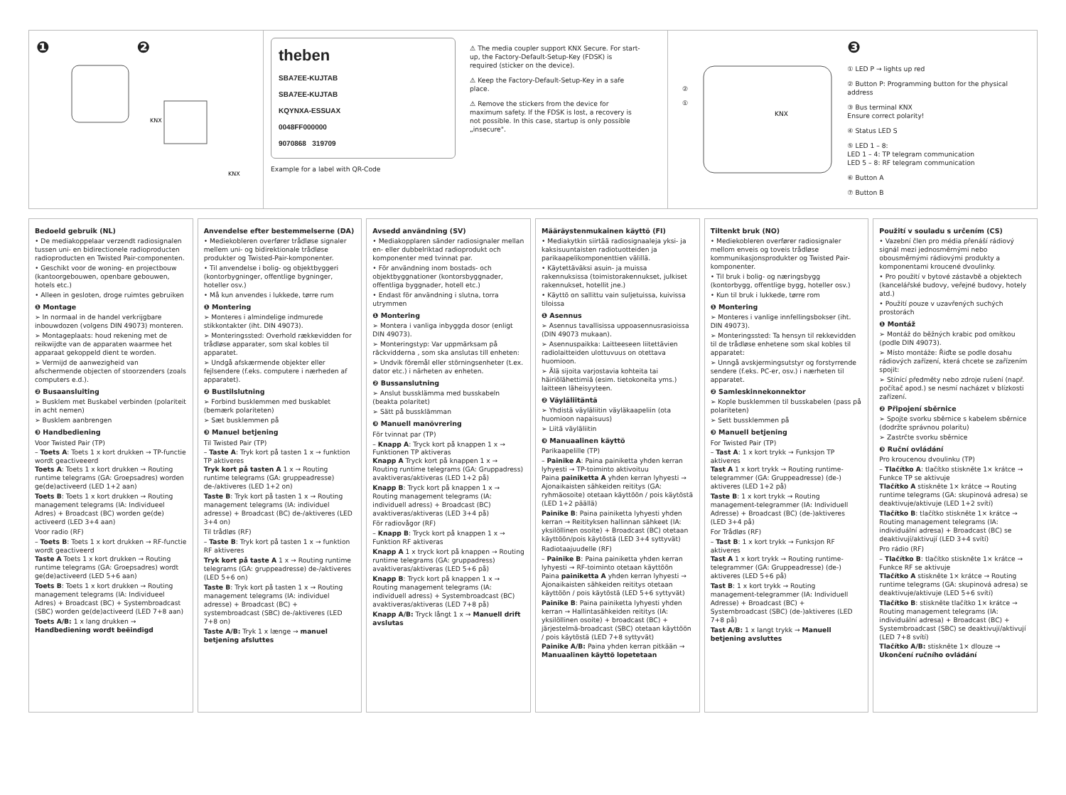❶ ❷
KNX
KNX
theben
SBA7EE-KUJTAB
SBA7EE-KUJTAB
KQYNXA-ESSUAX
0048FF000000
9070868 319709
Example for a label with QR-Code
⚠ The media coupler support KNX Secure. For start-up, the Factory-Default-Setup-Key (FDSK) is required (sticker on the device).
⚠ Keep the Factory-Default-Setup-Key in a safe place.
⚠ Remove the stickers from the device for maximum safety. If the FDSK is lost, a recovery is not possible. In this case, startup is only possible „insecure".
②
①
KNX
❸
① LED P → lights up red
② Button P: Programming button for the physical address
③ Bus terminal KNX
Ensure correct polarity!
④ Status LED S
⑤ LED 1 – 8:
LED 1 – 4: TP telegram communication
LED 5 – 8: RF telegram communication
⑥ Button A
⑦ Button B
Bedoeld gebruik (NL)
• De mediakoppelaar verzendt radiosignalen tussen uni- en bidirectionele radioproducten radioproducten en Twisted Pair-componenten.
• Geschikt voor de woning- en projectbouw (kantoorgebouwen, openbare gebouwen, hotels etc.)
• Alleen in gesloten, droge ruimtes gebruiken
❶ Montage
➢ In normaal in de handel verkrijgbare inbouwdozen (volgens DIN 49073) monteren.
➢ Montageplaats: houd rekening met de reikwijdte van de apparaten waarmee het apparaat gekoppeld dient te worden.
➢ Vermijd de aanwezigheid van afschermende objecten of stoorzenders (zoals computers e.d.).
❷ Busaansluiting
➢ Busklem met Buskabel verbinden (polariteit in acht nemen)
➢ Busklem aanbrengen
❸ Handbediening
Voor Twisted Pair (TP)
– Toets A: Toets 1 x kort drukken → TP-functie wordt geactiveeerd
Toets A: Toets 1 x kort drukken → Routing runtime telegrams (GA: Groepsadres) worden ge(de)activeerd (LED 1+2 aan)
Toets B: Toets 1 x kort drukken → Routing management telegrams (IA: Individueel Adres) + Broadcast (BC) worden ge(de) activeerd (LED 3+4 aan)
Voor radio (RF)
– Toets B: Toets 1 x kort drukken → RF-functie wordt geactiveerd
Taste A Toets 1 x kort drukken → Routing runtime telegrams (GA: Groepsadres) wordt ge(de)activeerd (LED 5+6 aan)
Toets B: Toets 1 x kort drukken → Routing management telegrams (IA: Individueel Adres) + Broadcast (BC) + Systembroadcast (SBC) worden ge(de)activeerd (LED 7+8 aan)
Toets A/B: 1 x lang drukken → Handbediening wordt beëindigd
Anvendelse efter bestemmelserne (DA)
• Mediekobleren overfører trådløse signaler mellem uni- og bidirektionale trådløse produkter og Twisted-Pair-komponenter.
• Til anvendelse i bolig- og objektbyggeri (kontorbygninger, offentlige bygninger, hoteller osv.)
• Må kun anvendes i lukkede, tørre rum
❶ Montering
➢ Monteres i almindelige indmurede stikkontakter (iht. DIN 49073).
➢ Monteringssted: Overhold rækkevidden for trådløse apparater, som skal kobles til apparatet.
➢ Undgå afskærmende objekter eller fejlsendere (f.eks. computere i nærheden af apparatet).
❷ Bustilslutning
➢ Forbind busklemmen med buskablet (bemærk polariteten)
➢ Sæt busklemmen på
❸ Manuel betjening
Til Twisted Pair (TP)
– Taste A: Tryk kort på tasten 1 x → funktion TP aktiveres
Tryk kort på tasten A 1 x → Routing runtime telegrams (GA: gruppeadresse) de-/aktiveres (LED 1+2 on)
Taste B: Tryk kort på tasten 1 x → Routing management telegrams (IA: individuel adresse) + Broadcast (BC) de-/aktiveres (LED 3+4 on)
Til trådløs (RF)
– Taste B: Tryk kort på tasten 1 x → funktion RF aktiveres
Tryk kort på taste A 1 x → Routing runtime telegrams (GA: gruppeadresse) de-/aktiveres (LED 5+6 on)
Taste B: Tryk kort på tasten 1 x → Routing management telegrams (IA: individuel adresse) + Broadcast (BC) + systembroadcast (SBC) de-/aktiveres (LED 7+8 on)
Taste A/B: Tryk 1 x længe → manuel betjening afsluttes
Avsedd användning (SV)
• Mediakopplaren sänder radiosignaler mellan en- eller dubbelriktad radioprodukt och komponenter med tvinnat par.
• För användning inom bostads- och objektbyggnationer (kontorsbyggnader, offentliga byggnader, hotell etc.)
• Endast för användning i slutna, torra utrymmen
❶ Montering
➢ Montera i vanliga inbyggda dosor (enligt DIN 49073).
➢ Monteringstyp: Var uppmärksam på räckvidderna , som ska anslutas till enheten:
➢ Undvik föremål eller störningsenheter (t.ex. dator etc.) i närheten av enheten.
❷ Bussanslutning
➢ Anslut bussklämma med busskabeln (beakta polaritet)
➢ Sätt på bussklämman
❸ Manuell manövrering
För tvinnat par (TP)
– Knapp A: Tryck kort på knappen 1 x → Funktionen TP aktiveras
Knapp A Tryck kort på knappen 1 x → Routing runtime telegrams (GA: Gruppadress) avaktiveras/aktiveras (LED 1+2 på)
Knapp B: Tryck kort på knappen 1 x → Routing management telegrams (IA: individuell adress) + Broadcast (BC) avaktiveras/aktiveras (LED 3+4 på)
För radiovågor (RF)
– Knapp B: Tryck kort på knappen 1 x → Funktion RF aktiveras
Knapp A 1 x tryck kort på knappen → Routing runtime telegrams (GA: gruppadress) avaktiveras/aktiveras (LED 5+6 på)
Knapp B: Tryck kort på knappen 1 x → Routing management telegrams (IA: individuell adress) + Systembroadcast (BC) avaktiveras/aktiveras (LED 7+8 på)
Knapp A/B: Tryck långt 1 x → Manuell drift avslutas
Määräystenmukainen käyttö (FI)
• Mediakytkin siirtää radiosignaaleja yksi- ja kaksisuuntaisten radiotuotteiden ja parikaapelikomponenttien välillä.
• Käytettäväksi asuin- ja muissa rakennuksissa (toimistorakennukset, julkiset rakennukset, hotellit jne.)
• Käyttö on sallittu vain suljetuissa, kuivissa tiloissa
❶ Asennus
➢ Asennus tavallisissa uppoasennusrasioissa (DIN 49073 mukaan).
➢ Asennuspaikka: Laitteeseen liitettävien radiolaitteiden ulottuvuus on otettava huomioon.
➢ Älä sijoita varjostavia kohteita tai häiriölähettimiä (esim. tietokoneita yms.) laitteen läheisyyteen.
❷ Väyläliitäntä
➢ Yhdistä väyläliitin väyläkaapeliin (ota huomioon napaisuus)
➢ Liitä väyläliitin
❸ Manuaalinen käyttö
Parikaapelille (TP)
– Painike A: Paina painiketta yhden kerran lyhyesti → TP-toiminto aktivoituu
Paina painiketta A yhden kerran lyhyesti → Ajonaikaisten sähkeiden reititys (GA: ryhmäosoite) otetaan käyttöön / pois käytöstä (LED 1+2 päällä)
Painike B: Paina painiketta lyhyesti yhden kerran → Reitityksen hallinnan sähkeet (IA: yksilöllinen osoite) + Broadcast (BC) otetaan käyttöön/pois käytöstä (LED 3+4 syttyvät)
Radiotaajuudelle (RF)
– Painike B: Paina painiketta yhden kerran lyhyesti → RF-toiminto otetaan käyttöön
Paina painiketta A yhden kerran lyhyesti → Ajonaikaisten sähkeiden reititys otetaan käyttöön / pois käytöstä (LED 5+6 syttyvät)
Painike B: Paina painiketta lyhyesti yhden kerran → Hallintasähkeiden reititys (IA: yksilöllinen osoite) + broadcast (BC) + järjestelmä-broadcast (SBC) otetaan käyttöön / pois käytöstä (LED 7+8 syttyvät)
Painike A/B: Paina yhden kerran pitkään → Manuaalinen käyttö lopetetaan
Tiltenkt bruk (NO)
• Mediekobleren overfører radiosignaler mellom enveis og toveis trådløse kommunikasjonsprodukter og Twisted Pair-komponenter.
• Til bruk i bolig- og næringsbygg (kontorbygg, offentlige bygg, hoteller osv.)
• Kun til bruk i lukkede, tørre rom
❶ Montering
➢ Monteres i vanlige innfellingsbokser (iht. DIN 49073).
➢ Monteringssted: Ta hensyn til rekkevidden til de trådløse enhetene som skal kobles til apparatet:
➢ Unngå avskjermingsutstyr og forstyrrende sendere (f.eks. PC-er, osv.) i nærheten til apparatet.
❷ Samleskinnekonnektor
➢ Kople busklemmen til busskabelen (pass på polariteten)
➢ Sett bussklemmen på
❸ Manuell betjening
For Twisted Pair (TP)
– Tast A: 1 x kort trykk → Funksjon TP aktiveres
Tast A 1 x kort trykk → Routing runtime-telegrammer (GA: Gruppeadresse) (de-) aktiveres (LED 1+2 på)
Taste B: 1 x kort trykk → Routing management-telegrammer (IA: Individuell Adresse) + Broadcast (BC) (de-)aktiveres (LED 3+4 på)
For Trådløs (RF)
– Tast B: 1 x kort trykk → Funksjon RF aktiveres
Tast A 1 x kort trykk → Routing runtime-telegrammer (GA: Gruppeadresse) (de-) aktiveres (LED 5+6 på)
Tast B: 1 x kort trykk → Routing management-telegrammer (IA: Individuell Adresse) + Broadcast (BC) + Systembroadcast (SBC) (de-)aktiveres (LED 7+8 på)
Tast A/B: 1 x langt trykk → Manuell betjening avsluttes
Použití v souladu s určením (CS)
• Vazební člen pro média přenáší rádiový signál mezi jednosměrnými nebo obousměrnými rádiovými produkty a komponentami kroucené dvoulinky.
• Pro použití v bytové zástavbě a objektech (kancelářské budovy, veřejné budovy, hotely atd.)
• Použití pouze v uzavřených suchých prostorách
❶ Montáž
➢ Montáž do běžných krabic pod omítkou (podle DIN 49073).
➢ Místo montáže: Řiďte se podle dosahu rádiových zařízení, která chcete se zařízením spojit:
➢ Stínící předměty nebo zdroje rušení (např. počítač apod.) se nesmí nacházet v blízkosti zařízení.
❷ Připojení sběrnice
➢ Spojte svorku sběrnice s kabelem sběrnice (dodržte správnou polaritu)
➢ Zastrčte svorku sběrnice
❸ Ruční ovládání
Pro kroucenou dvoulinku (TP)
– Tlačítko A: tlačítko stiskněte 1× krátce → Funkce TP se aktivuje
Tlačítko A stiskněte 1× krátce → Routing runtime telegrams (GA: skupinová adresa) se deaktivuje/aktivuje (LED 1+2 svítí)
Tlačítko B: tlačítko stiskněte 1× krátce → Routing management telegrams (IA: individuální adresa) + Broadcast (BC) se deaktivují/aktivují (LED 3+4 svítí)
Pro rádio (RF)
– Tlačítko B: tlačítko stiskněte 1× krátce → Funkce RF se aktivuje
Tlačítko A stiskněte 1× krátce → Routing runtime telegrams (GA: skupinová adresa) se deaktivuje/aktivuje (LED 5+6 svítí)
Tlačítko B: stiskněte tlačítko 1× krátce → Routing management telegrams (IA: individuální adresa) + Broadcast (BC) + Systembroadcast (SBC) se deaktivují/aktivují (LED 7+8 svítí)
Tlačítko A/B: stiskněte 1× dlouze → Ukončení ručního ovládání